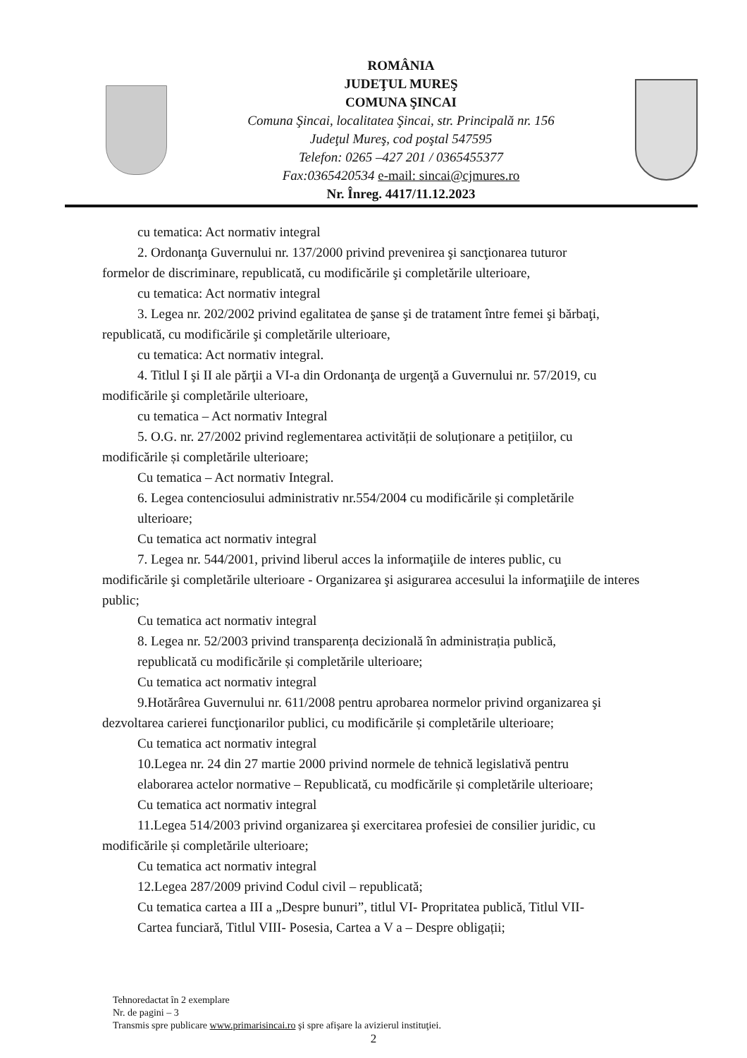ROMÂNIA
JUDEŢUL MUREŞ
COMUNA ŞINCAI
Comuna Şincai, localitatea Şincai, str. Principală nr. 156
Judeţul Mureş, cod poştal 547595
Telefon: 0265 –427 201 / 0365455377
Fax:0365420534 e-mail: sincai@cjmures.ro
Nr. Înreg. 4417/11.12.2023
cu tematica: Act normativ integral
2. Ordonanţa Guvernului nr. 137/2000 privind prevenirea şi sancţionarea tuturor
formelor de discriminare, republicată, cu modificările şi completările ulterioare,
cu tematica: Act normativ integral
3. Legea nr. 202/2002 privind egalitatea de şanse şi de tratament între femei şi bărbaţi,
republicată, cu modificările şi completările ulterioare,
cu tematica: Act normativ integral.
4. Titlul I şi II ale părţii a VI-a din Ordonanţa de urgenţă a Guvernului nr. 57/2019, cu
modificările şi completările ulterioare,
cu tematica – Act normativ Integral
5. O.G. nr. 27/2002 privind reglementarea activității de soluționare a petițiilor, cu
modificările și completările ulterioare;
Cu tematica – Act normativ Integral.
6. Legea contenciosului administrativ nr.554/2004 cu modificările și completările
ulterioare;
Cu tematica act normativ integral
7. Legea nr. 544/2001, privind liberul acces la informaţiile de interes public, cu
modificările şi completările ulterioare - Organizarea şi asigurarea accesului la informaţiile de interes public;
Cu tematica act normativ integral
8. Legea nr. 52/2003 privind transparența decizională în administrația publică,
republicată cu modificările și completările ulterioare;
Cu tematica act normativ integral
9.Hotărârea Guvernului nr. 611/2008 pentru aprobarea normelor privind organizarea şi
dezvoltarea carierei funcţionarilor publici, cu modificările și completările ulterioare;
Cu tematica act normativ integral
10.Legea nr. 24 din 27 martie 2000 privind normele de tehnică legislativă pentru
elaborarea actelor normative – Republicată, cu modficările și completările ulterioare;
Cu tematica act normativ integral
11.Legea 514/2003 privind organizarea şi exercitarea profesiei de consilier juridic, cu
modificările și completările ulterioare;
Cu tematica act normativ integral
12.Legea 287/2009 privind Codul civil – republicată;
Cu tematica cartea a III a „Despre bunuri”, titlul VI- Propritatea publică, Titlul VII-
Cartea funciară, Titlul VIII- Posesia, Cartea a V a – Despre obligații;
Tehnoredactat în 2 exemplare
Nr. de pagini – 3
Transmis spre publicare www.primarisincai.ro şi spre afişare la avizierul instituţiei.
2